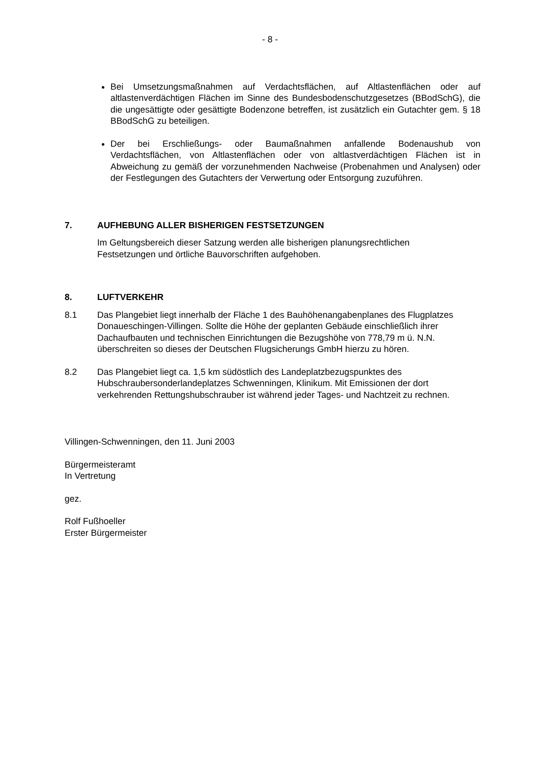- 8 -
Bei Umsetzungsmaßnahmen auf Verdachtsflächen, auf Altlastenflächen oder auf altlastenverdächtigen Flächen im Sinne des Bundesbodenschutzgesetzes (BBodSchG), die die ungesättigte oder gesättigte Bodenzone betreffen, ist zusätzlich ein Gutachter gem. § 18 BBodSchG zu beteiligen.
Der bei Erschließungs- oder Baumaßnahmen anfallende Bodenaushub von Verdachtsflächen, von Altlastenflächen oder von altlastverdächtigen Flächen ist in Abweichung zu gemäß der vorzunehmenden Nachweise (Probenahmen und Analysen) oder der Festlegungen des Gutachters der Verwertung oder Entsorgung zuzuführen.
7. AUFHEBUNG ALLER BISHERIGEN FESTSETZUNGEN
Im Geltungsbereich dieser Satzung werden alle bisherigen planungsrechtlichen Festsetzungen und örtliche Bauvorschriften aufgehoben.
8. LUFTVERKEHR
8.1 Das Plangebiet liegt innerhalb der Fläche 1 des Bauhöhenangabenplanes des Flugplatzes Donaueschingen-Villingen. Sollte die Höhe der geplanten Gebäude einschließlich ihrer Dachaufbauten und technischen Einrichtungen die Bezugshöhe von 778,79 m ü. N.N. überschreiten so dieses der Deutschen Flugsicherungs GmbH hierzu zu hören.
8.2 Das Plangebiet liegt ca. 1,5 km südöstlich des Landeplatzbezugspunktes des Hubschraubersonderlandeplatzes Schwenningen, Klinikum. Mit Emissionen der dort verkehrenden Rettungshubschrauber ist während jeder Tages- und Nachtzeit zu rechnen.
Villingen-Schwenningen, den 11. Juni 2003
Bürgermeisteramt
In Vertretung
gez.
Rolf Fußhoeller
Erster Bürgermeister